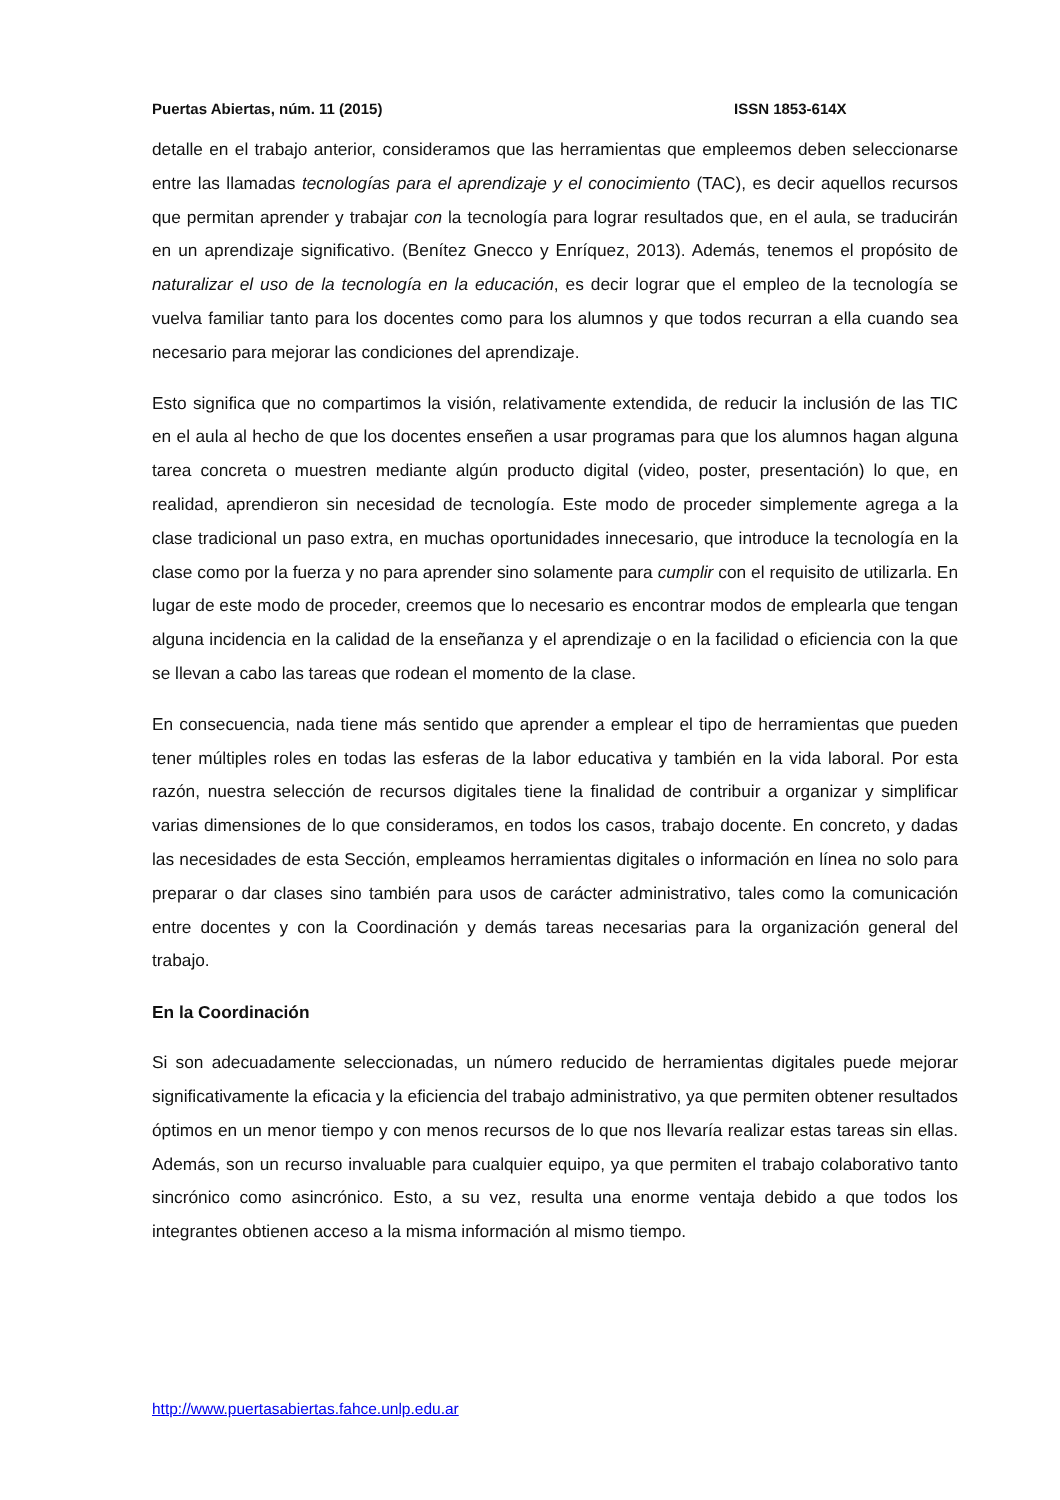Puertas Abiertas, núm. 11 (2015) ISSN 1853-614X
detalle en el trabajo anterior, consideramos que las herramientas que empleemos deben seleccionarse entre las llamadas tecnologías para el aprendizaje y el conocimiento (TAC), es decir aquellos recursos que permitan aprender y trabajar con la tecnología para lograr resultados que, en el aula, se traducirán en un aprendizaje significativo. (Benítez Gnecco y Enríquez, 2013). Además, tenemos el propósito de naturalizar el uso de la tecnología en la educación, es decir lograr que el empleo de la tecnología se vuelva familiar tanto para los docentes como para los alumnos y que todos recurran a ella cuando sea necesario para mejorar las condiciones del aprendizaje.
Esto significa que no compartimos la visión, relativamente extendida, de reducir la inclusión de las TIC en el aula al hecho de que los docentes enseñen a usar programas para que los alumnos hagan alguna tarea concreta o muestren mediante algún producto digital (video, poster, presentación) lo que, en realidad, aprendieron sin necesidad de tecnología. Este modo de proceder simplemente agrega a la clase tradicional un paso extra, en muchas oportunidades innecesario, que introduce la tecnología en la clase como por la fuerza y no para aprender sino solamente para cumplir con el requisito de utilizarla. En lugar de este modo de proceder, creemos que lo necesario es encontrar modos de emplearla que tengan alguna incidencia en la calidad de la enseñanza y el aprendizaje o en la facilidad o eficiencia con la que se llevan a cabo las tareas que rodean el momento de la clase.
En consecuencia, nada tiene más sentido que aprender a emplear el tipo de herramientas que pueden tener múltiples roles en todas las esferas de la labor educativa y también en la vida laboral. Por esta razón, nuestra selección de recursos digitales tiene la finalidad de contribuir a organizar y simplificar varias dimensiones de lo que consideramos, en todos los casos, trabajo docente. En concreto, y dadas las necesidades de esta Sección, empleamos herramientas digitales o información en línea no solo para preparar o dar clases sino también para usos de carácter administrativo, tales como la comunicación entre docentes y con la Coordinación y demás tareas necesarias para la organización general del trabajo.
En la Coordinación
Si son adecuadamente seleccionadas, un número reducido de herramientas digitales puede mejorar significativamente la eficacia y la eficiencia del trabajo administrativo, ya que permiten obtener resultados óptimos en un menor tiempo y con menos recursos de lo que nos llevaría realizar estas tareas sin ellas. Además, son un recurso invaluable para cualquier equipo, ya que permiten el trabajo colaborativo tanto sincrónico como asincrónico. Esto, a su vez, resulta una enorme ventaja debido a que todos los integrantes obtienen acceso a la misma información al mismo tiempo.
http://www.puertasabiertas.fahce.unlp.edu.ar